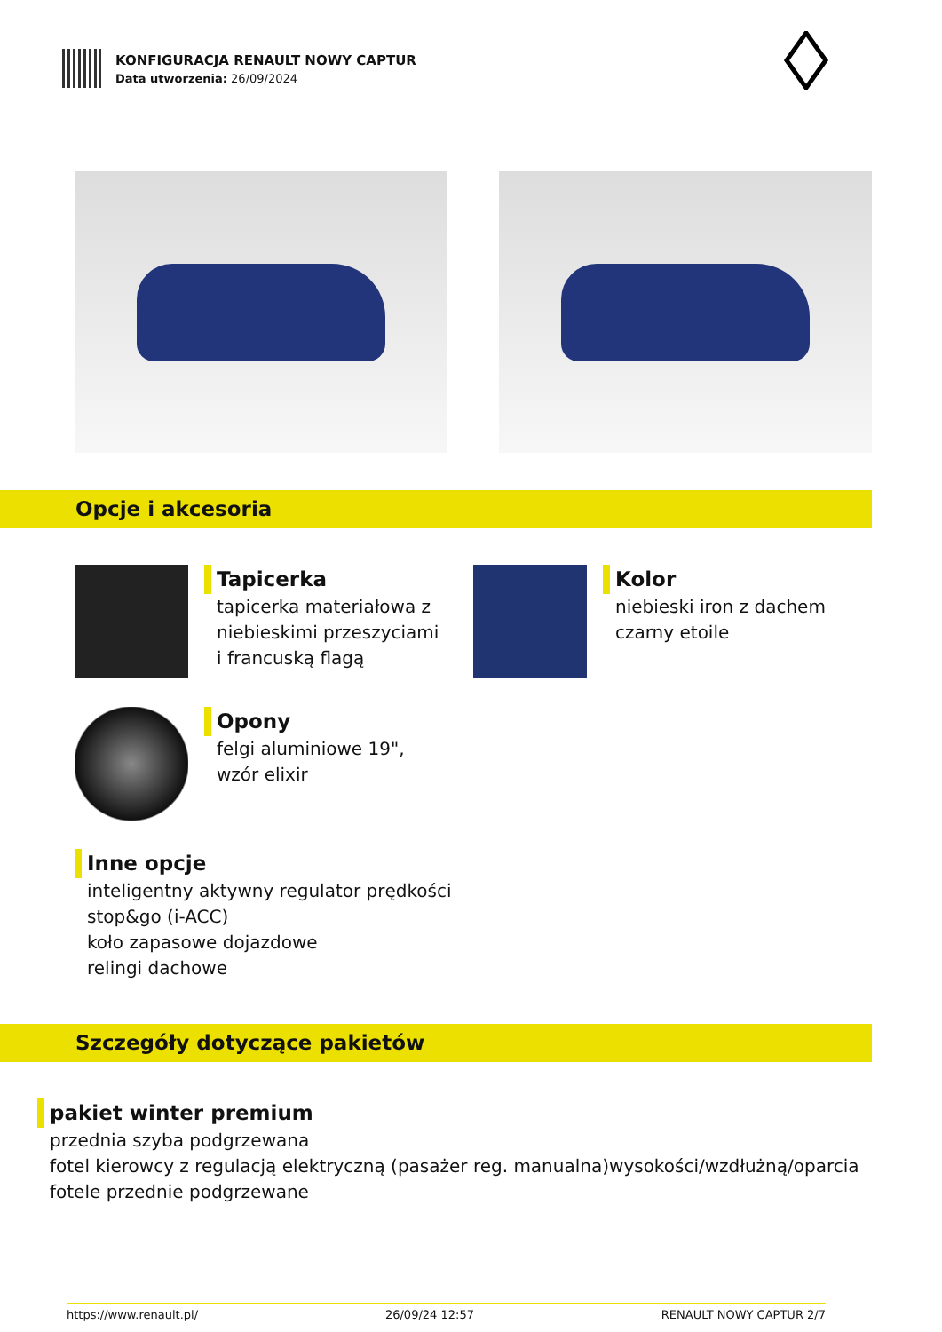KONFIGURACJA RENAULT NOWY CAPTUR
Data utworzenia: 26/09/2024
Opcje i akcesoria
Tapicerka
tapicerka materiałowa z
niebieskimi przeszyciami
i francuską flagą
Kolor
niebieski iron z dachem
czarny etoile
Opony
felgi aluminiowe 19",
wzór elixir
Inne opcje
inteligentny aktywny regulator prędkości
stop&go (i-ACC)
koło zapasowe dojazdowe
relingi dachowe
Szczegóły dotyczące pakietów
pakiet winter premium
przednia szyba podgrzewana
fotel kierowcy z regulacją elektryczną (pasażer reg. manualna)wysokości/wzdłużną/oparcia
fotele przednie podgrzewane
https://www.renault.pl/ 26/09/24 12:57 RENAULT NOWY CAPTUR 2/7